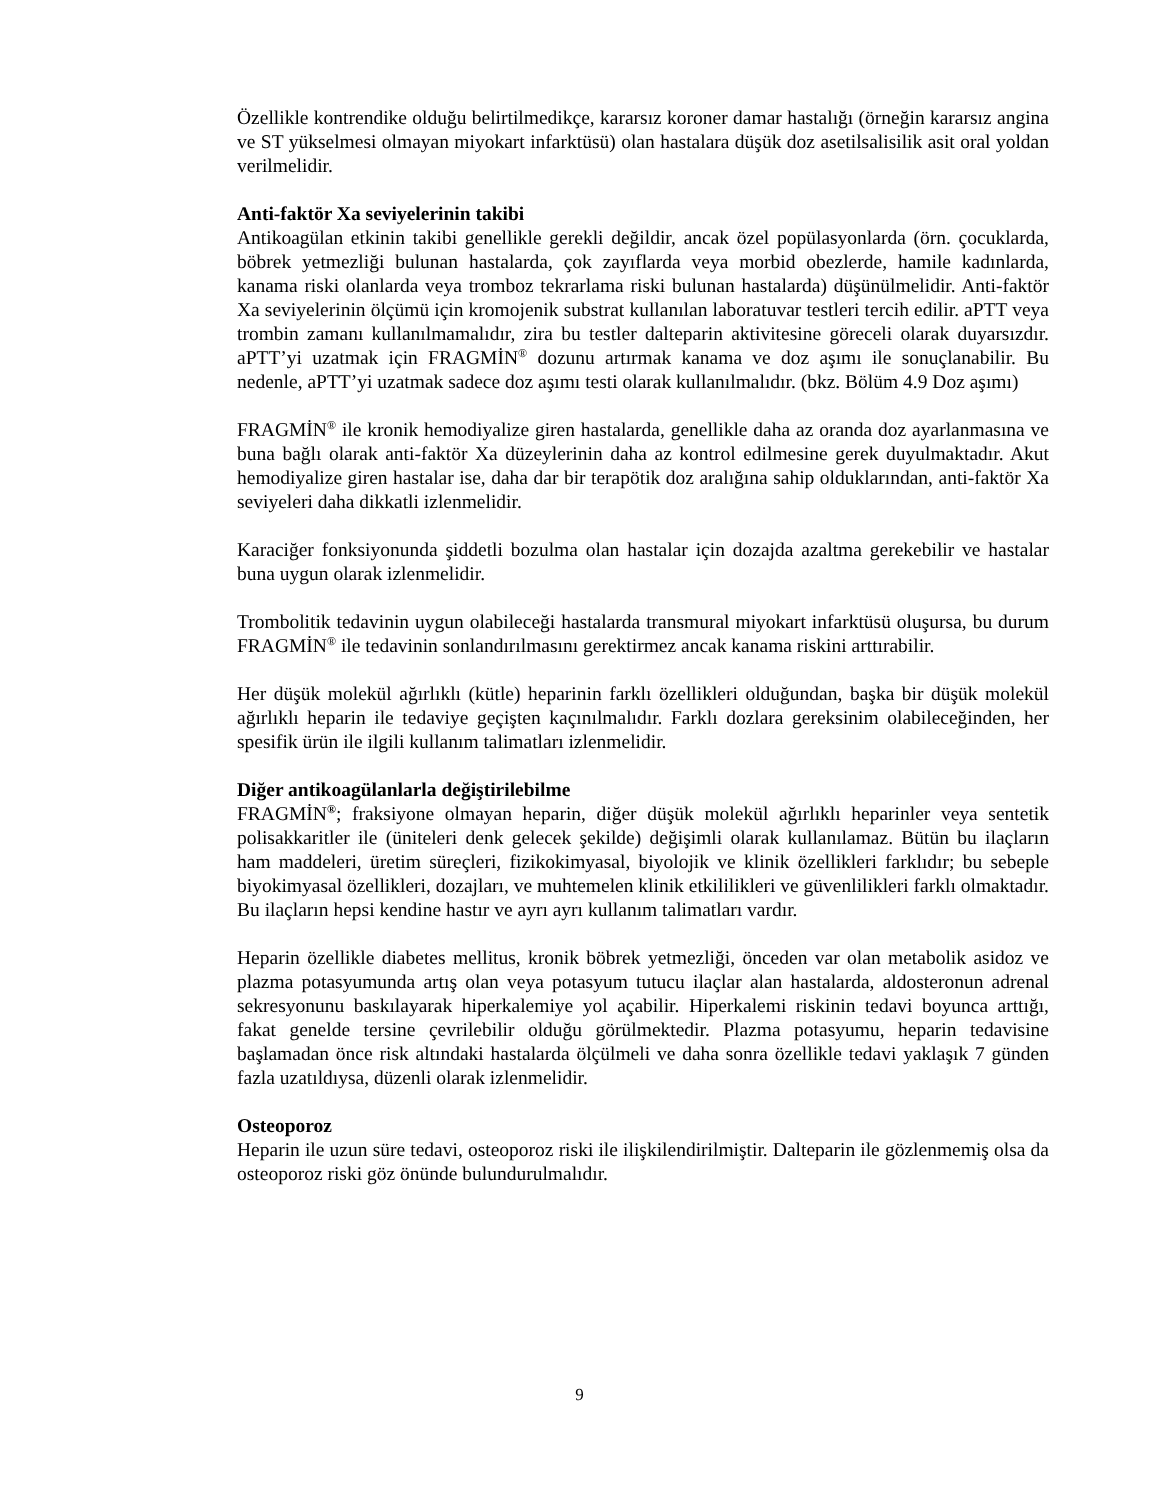Özellikle kontrendike olduğu belirtilmedikçe, kararsız koroner damar hastalığı (örneğin kararsız angina ve ST yükselmesi olmayan miyokart infarktüsü) olan hastalara düşük doz asetilsalisilik asit oral yoldan verilmelidir.
Anti-faktör Xa seviyelerinin takibi
Antikoagülan etkinin takibi genellikle gerekli değildir, ancak özel popülasyonlarda (örn. çocuklarda, böbrek yetmezliği bulunan hastalarda, çok zayıflarda veya morbid obezlerde, hamile kadınlarda, kanama riski olanlarda veya tromboz tekrarlama riski bulunan hastalarda) düşünülmelidir. Anti-faktör Xa seviyelerinin ölçümü için kromojenik substrat kullanılan laboratuvar testleri tercih edilir. aPTT veya trombin zamanı kullanılmamalıdır, zira bu testler dalteparin aktivitesine göreceli olarak duyarsızdır. aPTT’yi uzatmak için FRAGMİN<sup>®</sup> dozunu artırmak kanama ve doz aşımı ile sonuçlanabilir. Bu nedenle, aPTT’yi uzatmak sadece doz aşımı testi olarak kullanılmalıdır. (bkz. Bölüm 4.9 Doz aşımı)
FRAGMİN<sup>®</sup> ile kronik hemodiyalize giren hastalarda, genellikle daha az oranda doz ayarlanmasına ve buna bağlı olarak anti-faktör Xa düzeylerinin daha az kontrol edilmesine gerek duyulmaktadır. Akut hemodiyalize giren hastalar ise, daha dar bir terapötik doz aralığına sahip olduklarından, anti-faktör Xa seviyeleri daha dikkatli izlenmelidir.
Karaciğer fonksiyonunda şiddetli bozulma olan hastalar için dozajda azaltma gerekebilir ve hastalar buna uygun olarak izlenmelidir.
Trombolitik tedavinin uygun olabileceği hastalarda transmural miyokart infarktüsü oluşursa, bu durum FRAGMİN<sup>®</sup> ile tedavinin sonlandırılmasını gerektirmez ancak kanama riskini arttırabilir.
Her düşük molekül ağırlıklı (kütle) heparinin farklı özellikleri olduğundan, başka bir düşük molekül ağırlıklı heparin ile tedaviye geçişten kaçınılmalıdır. Farklı dozlara gereksinim olabileceğinden, her spesifik ürün ile ilgili kullanım talimatları izlenmelidir.
Diğer antikoagülanlarla değiştirilebilme
FRAGMİN<sup>®</sup>; fraksiyone olmayan heparin, diğer düşük molekül ağırlıklı heparinler veya sentetik polisakkaritler ile (üniteleri denk gelecek şekilde) değişimli olarak kullanılamaz. Bütün bu ilaçların ham maddeleri, üretim süreçleri, fizikokimyasal, biyolojik ve klinik özellikleri farklıdır; bu sebeple biyokimyasal özellikleri, dozajları, ve muhtemelen klinik etkililikleri ve güvenlilikleri farklı olmaktadır. Bu ilaçların hepsi kendine hastır ve ayrı ayrı kullanım talimatları vardır.
Heparin özellikle diabetes mellitus, kronik böbrek yetmezliği, önceden var olan metabolik asidoz ve plazma potasyumunda artış olan veya potasyum tutucu ilaçlar alan hastalarda, aldosteronun adrenal sekresyonunu baskılayarak hiperkalemiye yol açabilir. Hiperkalemi riskinin tedavi boyunca arttığı, fakat genelde tersine çevrilebilir olduğu görülmektedir. Plazma potasyumu, heparin tedavisine başlamadan önce risk altındaki hastalarda ölçülmeli ve daha sonra özellikle tedavi yaklaşık 7 günden fazla uzatıldıysa, düzenli olarak izlenmelidir.
Osteoporoz
Heparin ile uzun süre tedavi, osteoporoz riski ile ilişkilendirilmiştir. Dalteparin ile gözlenmemiş olsa da osteoporoz riski göz önünde bulundurulmalıdır.
9